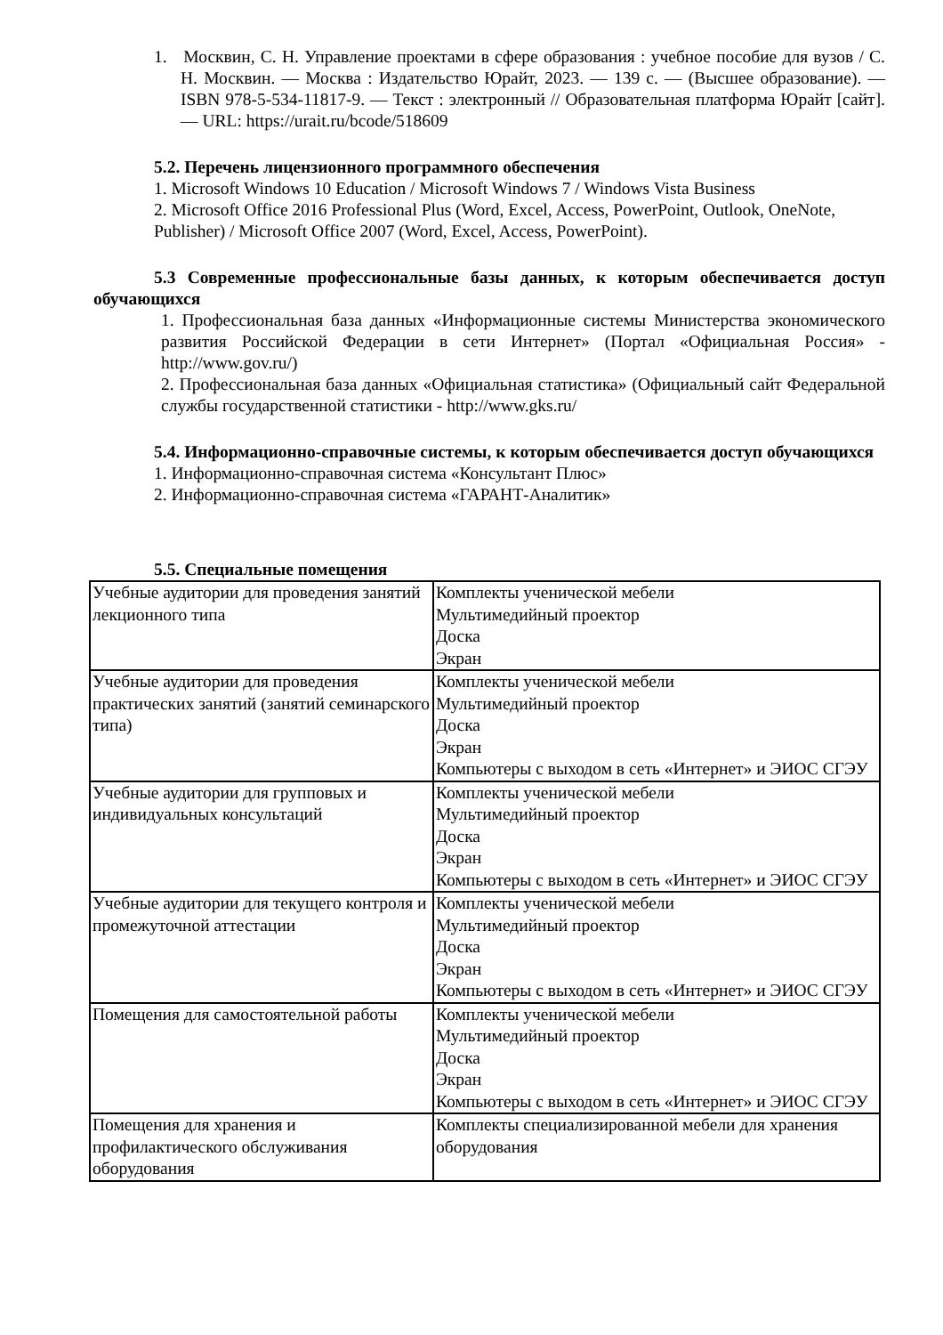1. Москвин, С. Н. Управление проектами в сфере образования : учебное пособие для вузов / С. Н. Москвин. — Москва : Издательство Юрайт, 2023. — 139 с. — (Высшее образование). — ISBN 978-5-534-11817-9. — Текст : электронный // Образовательная платформа Юрайт [сайт]. — URL: https://urait.ru/bcode/518609
5.2. Перечень лицензионного программного обеспечения
1. Microsoft Windows 10 Education / Microsoft Windows 7 / Windows Vista Business
2. Microsoft Office 2016 Professional Plus (Word, Excel, Access, PowerPoint, Outlook, OneNote, Publisher) / Microsoft Office 2007 (Word, Excel, Access, PowerPoint).
5.3 Современные профессиональные базы данных, к которым обеспечивается доступ обучающихся
1. Профессиональная база данных «Информационные системы Министерства экономического развития Российской Федерации в сети Интернет» (Портал «Официальная Россия» - http://www.gov.ru/)
2. Профессиональная база данных «Официальная статистика» (Официальный сайт Федеральной службы государственной статистики - http://www.gks.ru/
5.4. Информационно-справочные системы, к которым обеспечивается доступ обучающихся
1. Информационно-справочная система «Консультант Плюс»
2. Информационно-справочная система «ГАРАНТ-Аналитик»
5.5. Специальные помещения
| Учебные аудитории для проведения занятий лекционного типа | Комплекты ученической мебели Мультимедийный проектор Доска Экран |
| Учебные аудитории для проведения практических занятий (занятий семинарского типа) | Комплекты ученической мебели Мультимедийный проектор Доска Экран Компьютеры с выходом в сеть «Интернет» и ЭИОС СГЭУ |
| Учебные аудитории для групповых и индивидуальных консультаций | Комплекты ученической мебели Мультимедийный проектор Доска Экран Компьютеры с выходом в сеть «Интернет» и ЭИОС СГЭУ |
| Учебные аудитории для текущего контроля и промежуточной аттестации | Комплекты ученической мебели Мультимедийный проектор Доска Экран Компьютеры с выходом в сеть «Интернет» и ЭИОС СГЭУ |
| Помещения для самостоятельной работы | Комплекты ученической мебели Мультимедийный проектор Доска Экран Компьютеры с выходом в сеть «Интернет» и ЭИОС СГЭУ |
| Помещения для хранения и профилактического обслуживания оборудования | Комплекты специализированной мебели для хранения оборудования |